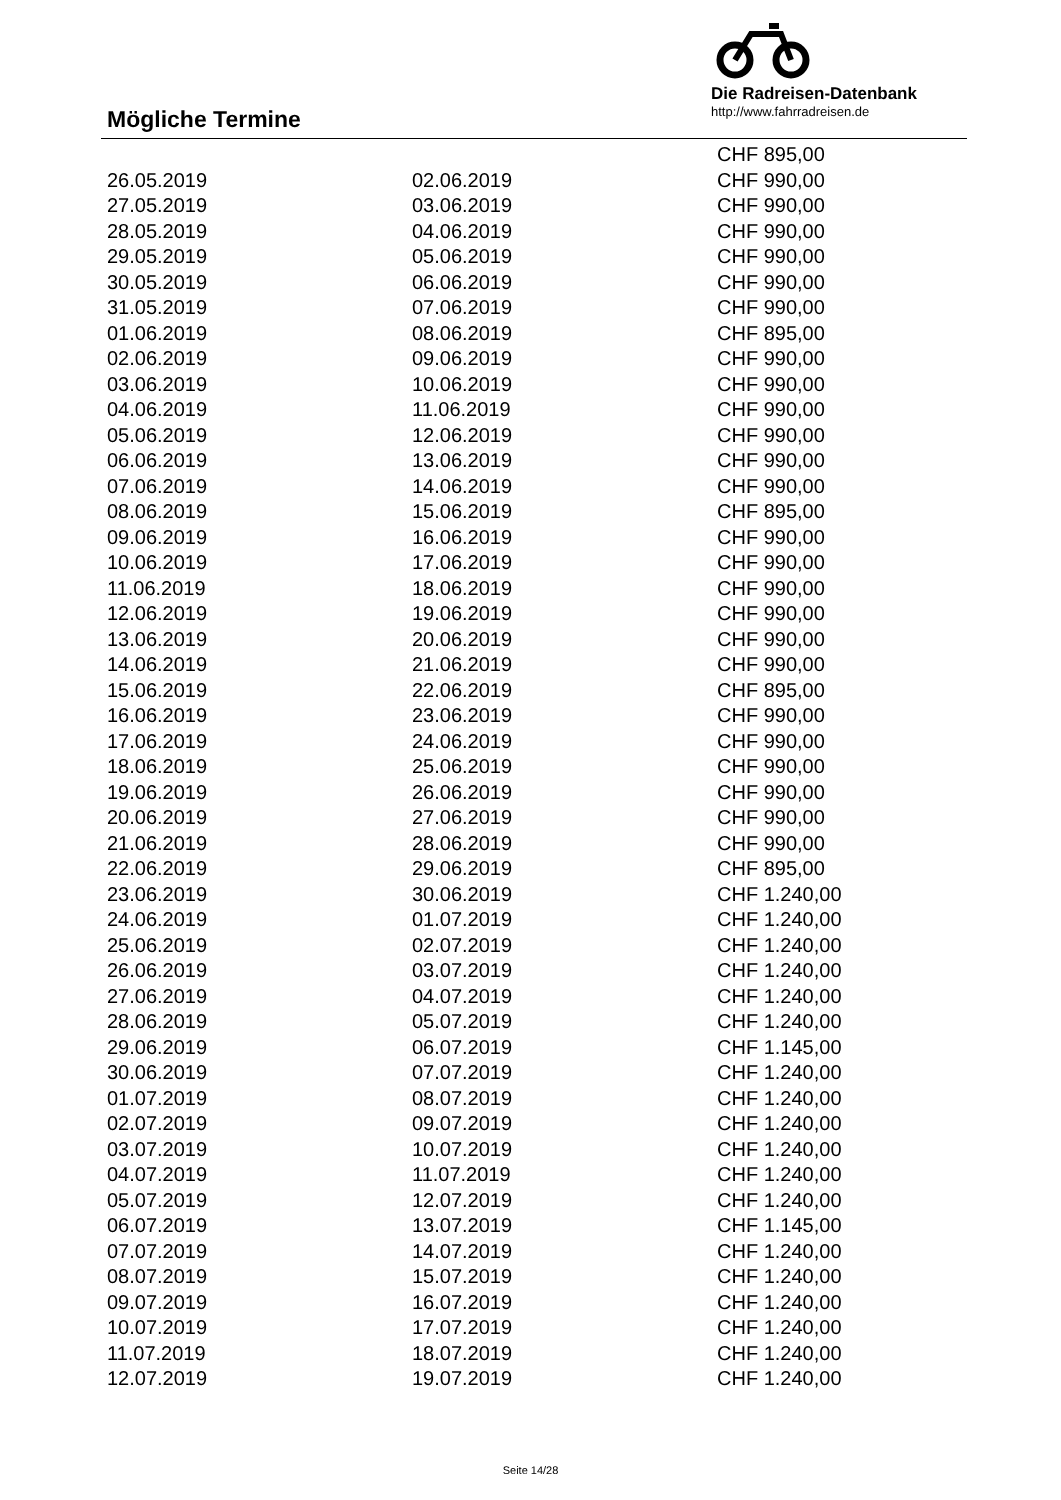Mögliche Termine
Die Radreisen-Datenbank
http://www.fahrradreisen.de
| | | CHF 895,00 |
| 26.05.2019 | 02.06.2019 | CHF 990,00 |
| 27.05.2019 | 03.06.2019 | CHF 990,00 |
| 28.05.2019 | 04.06.2019 | CHF 990,00 |
| 29.05.2019 | 05.06.2019 | CHF 990,00 |
| 30.05.2019 | 06.06.2019 | CHF 990,00 |
| 31.05.2019 | 07.06.2019 | CHF 990,00 |
| 01.06.2019 | 08.06.2019 | CHF 895,00 |
| 02.06.2019 | 09.06.2019 | CHF 990,00 |
| 03.06.2019 | 10.06.2019 | CHF 990,00 |
| 04.06.2019 | 11.06.2019 | CHF 990,00 |
| 05.06.2019 | 12.06.2019 | CHF 990,00 |
| 06.06.2019 | 13.06.2019 | CHF 990,00 |
| 07.06.2019 | 14.06.2019 | CHF 990,00 |
| 08.06.2019 | 15.06.2019 | CHF 895,00 |
| 09.06.2019 | 16.06.2019 | CHF 990,00 |
| 10.06.2019 | 17.06.2019 | CHF 990,00 |
| 11.06.2019 | 18.06.2019 | CHF 990,00 |
| 12.06.2019 | 19.06.2019 | CHF 990,00 |
| 13.06.2019 | 20.06.2019 | CHF 990,00 |
| 14.06.2019 | 21.06.2019 | CHF 990,00 |
| 15.06.2019 | 22.06.2019 | CHF 895,00 |
| 16.06.2019 | 23.06.2019 | CHF 990,00 |
| 17.06.2019 | 24.06.2019 | CHF 990,00 |
| 18.06.2019 | 25.06.2019 | CHF 990,00 |
| 19.06.2019 | 26.06.2019 | CHF 990,00 |
| 20.06.2019 | 27.06.2019 | CHF 990,00 |
| 21.06.2019 | 28.06.2019 | CHF 990,00 |
| 22.06.2019 | 29.06.2019 | CHF 895,00 |
| 23.06.2019 | 30.06.2019 | CHF 1.240,00 |
| 24.06.2019 | 01.07.2019 | CHF 1.240,00 |
| 25.06.2019 | 02.07.2019 | CHF 1.240,00 |
| 26.06.2019 | 03.07.2019 | CHF 1.240,00 |
| 27.06.2019 | 04.07.2019 | CHF 1.240,00 |
| 28.06.2019 | 05.07.2019 | CHF 1.240,00 |
| 29.06.2019 | 06.07.2019 | CHF 1.145,00 |
| 30.06.2019 | 07.07.2019 | CHF 1.240,00 |
| 01.07.2019 | 08.07.2019 | CHF 1.240,00 |
| 02.07.2019 | 09.07.2019 | CHF 1.240,00 |
| 03.07.2019 | 10.07.2019 | CHF 1.240,00 |
| 04.07.2019 | 11.07.2019 | CHF 1.240,00 |
| 05.07.2019 | 12.07.2019 | CHF 1.240,00 |
| 06.07.2019 | 13.07.2019 | CHF 1.145,00 |
| 07.07.2019 | 14.07.2019 | CHF 1.240,00 |
| 08.07.2019 | 15.07.2019 | CHF 1.240,00 |
| 09.07.2019 | 16.07.2019 | CHF 1.240,00 |
| 10.07.2019 | 17.07.2019 | CHF 1.240,00 |
| 11.07.2019 | 18.07.2019 | CHF 1.240,00 |
| 12.07.2019 | 19.07.2019 | CHF 1.240,00 |
Seite 14/28